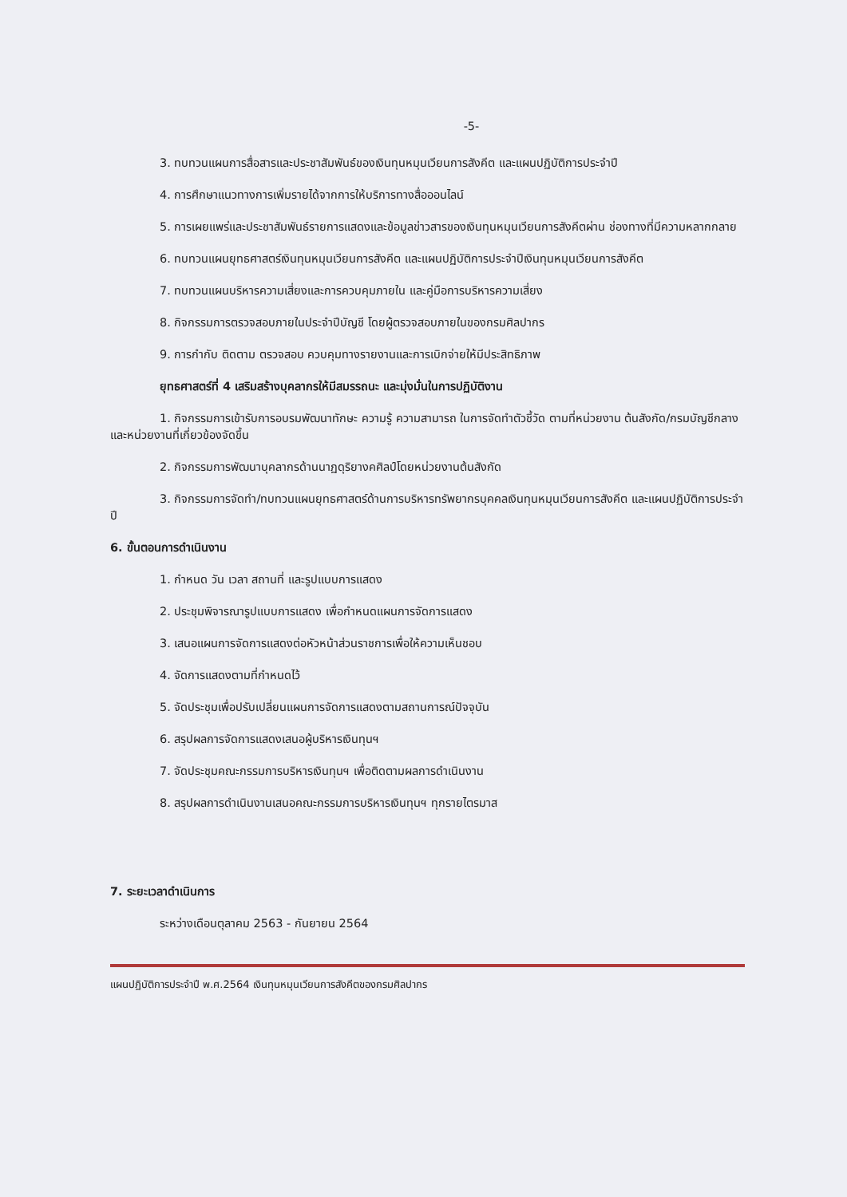-5-
3. ทบทวนแผนการสื่อสารและประชาสัมพันธ์ของเงินทุนหมุนเวียนการสังคีต และแผนปฏิบัติการประจำปี
4. การศึกษาแนวทางการเพิ่มรายได้จากการให้บริการทางสื่อออนไลน์
5. การเผยแพร่และประชาสัมพันธ์รายการแสดงและข้อมูลข่าวสารของเงินทุนหมุนเวียนการสังคีตผ่าน ช่องทางที่มีความหลากกลาย
6. ทบทวนแผนยุทธศาสตร์เงินทุนหมุนเวียนการสังคีต และแผนปฏิบัติการประจำปีเงินทุนหมุนเวียนการสังคีต
7. ทบทวนแผนบริหารความเสี่ยงและการควบคุมภายใน และคู่มือการบริหารความเสี่ยง
8. กิจกรรมการตรวจสอบภายในประจำปีบัญชี โดยผู้ตรวจสอบภายในของกรมศิลปากร
9. การกำกับ ติดตาม ตรวจสอบ ควบคุมทางรายงานและการเบิกจ่ายให้มีประสิทธิภาพ
ยุทธศาสตร์ที่ 4 เสริมสร้างบุคลากรให้มีสมรรถนะ และมุ่งมั่นในการปฏิบัติงาน
1. กิจกรรมการเข้ารับการอบรมพัฒนาทักษะ ความรู้ ความสามารถ ในการจัดทำตัวชี้วัด ตามที่หน่วยงาน ต้นสังกัด/กรมบัญชีกลาง และหน่วยงานที่เกี่ยวข้องจัดขึ้น
2. กิจกรรมการพัฒนาบุคลากรด้านนาฏดุริยางคศิลป์โดยหน่วยงานต้นสังกัด
3. กิจกรรมการจัดทำ/ทบทวนแผนยุทธศาสตร์ด้านการบริหารทรัพยากรบุคคลเงินทุนหมุนเวียนการสังคีต และแผนปฏิบัติการประจำปี
6. ขั้นตอนการดำเนินงาน
1. กำหนด วัน เวลา สถานที่ และรูปแบบการแสดง
2. ประชุมพิจารณารูปแบบการแสดง เพื่อกำหนดแผนการจัดการแสดง
3. เสนอแผนการจัดการแสดงต่อหัวหน้าส่วนราชการเพื่อให้ความเห็นชอบ
4. จัดการแสดงตามที่กำหนดไว้
5. จัดประชุมเพื่อปรับเปลี่ยนแผนการจัดการแสดงตามสถานการณ์ปัจจุบัน
6. สรุปผลการจัดการแสดงเสนอผู้บริหารเงินทุนฯ
7. จัดประชุมคณะกรรมการบริหารเงินทุนฯ เพื่อติดตามผลการดำเนินงาน
8. สรุปผลการดำเนินงานเสนอคณะกรรมการบริหารเงินทุนฯ ทุกรายไตรมาส
7. ระยะเวลาดำเนินการ
ระหว่างเดือนตุลาคม 2563 - กันยายน 2564
แผนปฏิบัติการประจำปี พ.ศ.2564 เงินทุนหมุนเวียนการสังคีตของกรมศิลปากร